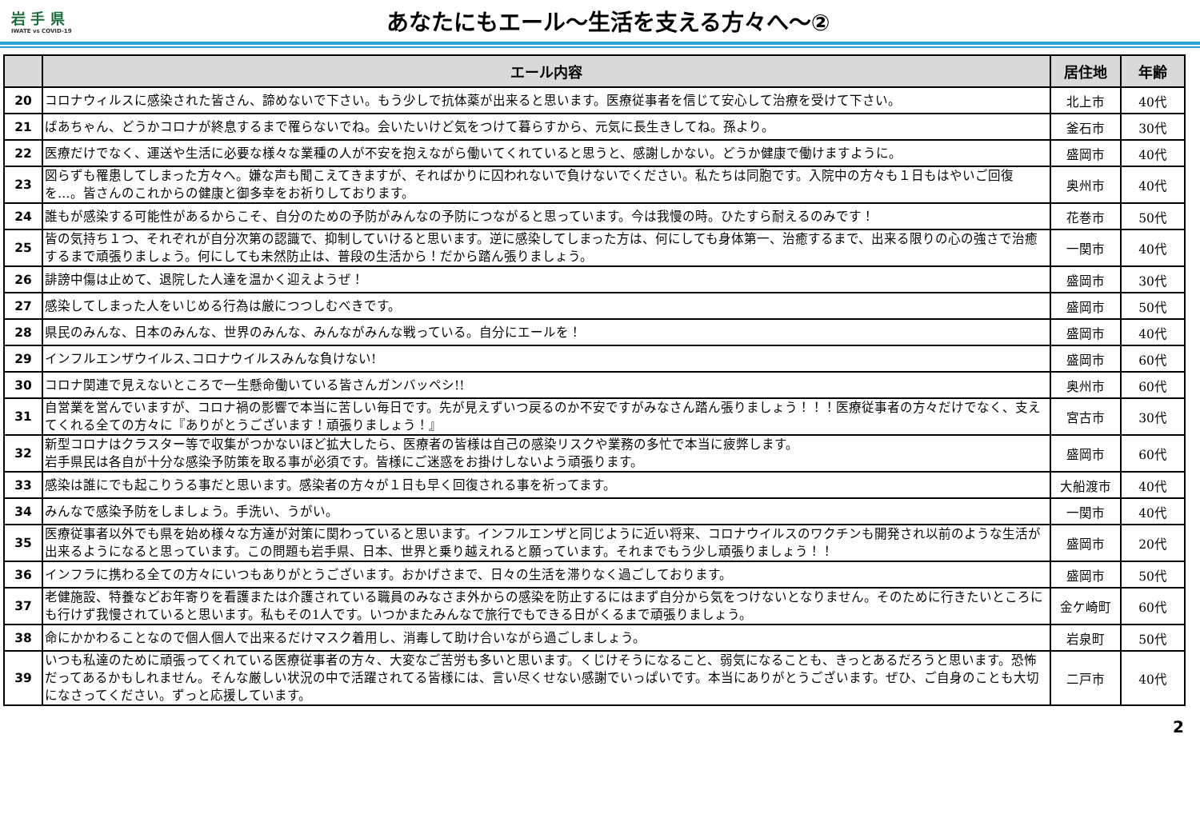岩 手 県
IWATE vs COVID-19
あなたにもエール～生活を支える方々へ～②
| | エール内容 | 居住地 | 年齢 |
| --- | --- | --- | --- |
| 20 | コロナウィルスに感染された皆さん、諦めないで下さい。もう少しで抗体薬が出来ると思います。医療従事者を信じて安心して治療を受けて下さい。 | 北上市 | 40代 |
| 21 | ばあちゃん、どうかコロナが終息するまで罹らないでね。会いたいけど気をつけて暮らすから、元気に長生きしてね。孫より。 | 釜石市 | 30代 |
| 22 | 医療だけでなく、運送や生活に必要な様々な業種の人が不安を抱えながら働いてくれていると思うと、感謝しかない。どうか健康で働けますように。 | 盛岡市 | 40代 |
| 23 | 図らずも罹患してしまった方々へ。嫌な声も聞こえてきますが、そればかりに囚われないで負けないでください。私たちは同胞です。入院中の方々も１日もはやいご回復を…。皆さんのこれからの健康と御多幸をお祈りしております。 | 奥州市 | 40代 |
| 24 | 誰もが感染する可能性があるからこそ、自分のための予防がみんなの予防につながると思っています。今は我慢の時。ひたすら耐えるのみです！ | 花巻市 | 50代 |
| 25 | 皆の気持ち１つ、それぞれが自分次第の認識で、抑制していけると思います。逆に感染してしまった方は、何にしても身体第一、治癒するまで、出来る限りの心の強さで治癒するまで頑張りましょう。何にしても未然防止は、普段の生活から！だから踏ん張りましょう。 | 一関市 | 40代 |
| 26 | 誹謗中傷は止めて、退院した人達を温かく迎えようぜ！ | 盛岡市 | 30代 |
| 27 | 感染してしまった人をいじめる行為は厳につつしむべきです。 | 盛岡市 | 50代 |
| 28 | 県民のみんな、日本のみんな、世界のみんな、みんながみんな戦っている。自分にエールを！ | 盛岡市 | 40代 |
| 29 | インフルエンザウイルス､コロナウイルスみんな負けない! | 盛岡市 | 60代 |
| 30 | コロナ関連で見えないところで一生懸命働いている皆さんガンバッペシ!! | 奥州市 | 60代 |
| 31 | 自営業を営んでいますが、コロナ禍の影響で本当に苦しい毎日です。先が見えずいつ戻るのか不安ですがみなさん踏ん張りましょう！！！医療従事者の方々だけでなく、支えてくれる全ての方々に『ありがとうございます！頑張りましょう！』 | 宮古市 | 30代 |
| 32 | 新型コロナはクラスター等で収集がつかないほど拡大したら、医療者の皆様は自己の感染リスクや業務の多忙で本当に疲弊します。 岩手県民は各自が十分な感染予防策を取る事が必須です。皆様にご迷惑をお掛けしないよう頑張ります。 | 盛岡市 | 60代 |
| 33 | 感染は誰にでも起こりうる事だと思います。感染者の方々が１日も早く回復される事を祈ってます。 | 大船渡市 | 40代 |
| 34 | みんなで感染予防をしましょう。手洗い、うがい。 | 一関市 | 40代 |
| 35 | 医療従事者以外でも県を始め様々な方達が対策に関わっていると思います。インフルエンザと同じように近い将来、コロナウイルスのワクチンも開発され以前のような生活が出来るようになると思っています。この問題も岩手県、日本、世界と乗り越えれると願っています。それまでもう少し頑張りましょう！！ | 盛岡市 | 20代 |
| 36 | インフラに携わる全ての方々にいつもありがとうございます。おかげさまで、日々の生活を滞りなく過ごしております。 | 盛岡市 | 50代 |
| 37 | 老健施設、特養などお年寄りを看護または介護されている職員のみなさま外からの感染を防止するにはまず自分から気をつけないとなりません。そのために行きたいところにも行けず我慢されていると思います。私もその1人です。いつかまたみんなで旅行でもできる日がくるまで頑張りましょう。 | 金ケ崎町 | 60代 |
| 38 | 命にかかわることなので個人個人で出来るだけマスク着用し、消毒して助け合いながら過ごしましょう。 | 岩泉町 | 50代 |
| 39 | いつも私達のために頑張ってくれている医療従事者の方々、大変なご苦労も多いと思います。くじけそうになること、弱気になることも、きっとあるだろうと思います。恐怖だってあるかもしれません。そんな厳しい状況の中で活躍されてる皆様には、言い尽くせない感謝でいっぱいです。本当にありがとうございます。ぜひ、ご自身のことも大切になさってください。ずっと応援しています。 | 二戸市 | 40代 |
2